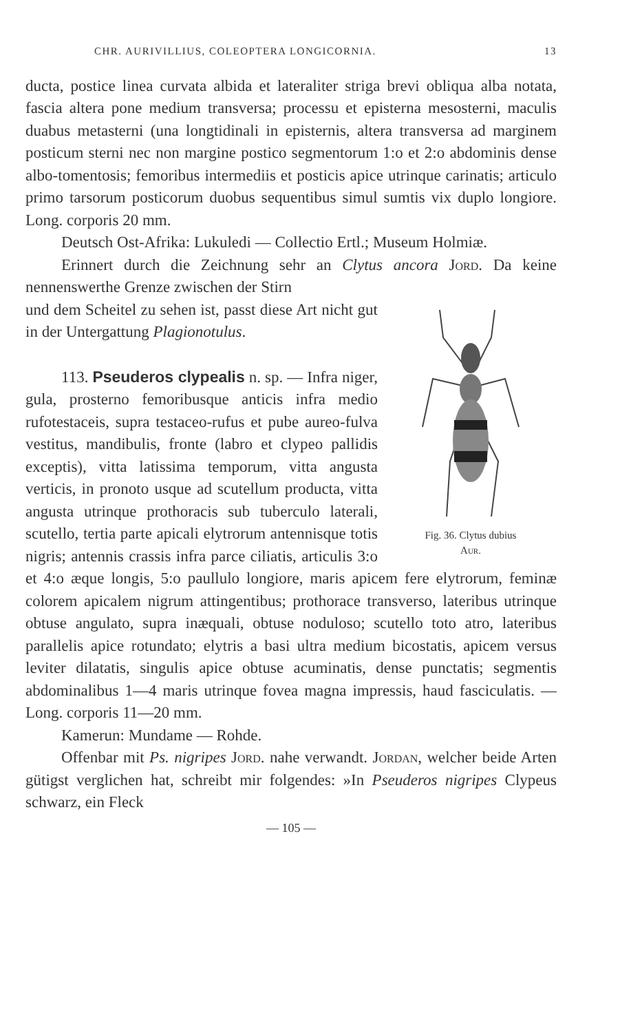CHR. AURIVILLIUS, COLEOPTERA LONGICORNIA. 13
ducta, postice linea curvata albida et lateraliter striga brevi obliqua alba notata, fascia altera pone medium transversa; processu et episterna mesosterni, maculis duabus metasterni (una longtidinali in episternis, altera transversa ad marginem posticum sterni nec non margine postico segmentorum 1:o et 2:o abdominis dense albo-tomentosis; femoribus intermediis et posticis apice utrinque carinatis; articulo primo tarsorum posticorum duobus sequentibus simul sumtis vix duplo longiore. Long. corporis 20 mm.
Deutsch Ost-Afrika: Lukuledi — Collectio Ertl.; Museum Holmiæ.
Erinnert durch die Zeichnung sehr an Clytus ancora Jord. Da keine nennenswerthe Grenze zwischen der Stirn
Fig. 36. Clytus dubius
Aur.
und dem Scheitel zu sehen ist, passt diese Art nicht gut in der Untergattung Plagionotulus.
113. Pseuderos clypealis n. sp. — Infra niger, gula, prosterno femoribusque anticis infra medio rufotestaceis, supra testaceo-rufus et pube aureo-fulva vestitus, mandibulis, fronte (labro et clypeo pallidis exceptis), vitta latissima temporum, vitta angusta verticis, in pronoto usque ad scutellum producta, vitta angusta utrinque prothoracis sub tuberculo laterali, scutello, tertia parte apicali elytrorum antennisque totis nigris; antennis crassis infra parce ciliatis, articulis 3:o et 4:o æque longis, 5:o paullulo longiore, maris apicem fere elytrorum, feminæ colorem apicalem nigrum attingentibus; prothorace transverso, lateribus utrinque obtuse angulato, supra inæquali, obtuse noduloso; scutello toto atro, lateribus parallelis apice rotundato; elytris a basi ultra medium bicostatis, apicem versus leviter dilatatis, singulis apice obtuse acuminatis, dense punctatis; segmentis abdominalibus 1—4 maris utrinque fovea magna impressis, haud fasciculatis. — Long. corporis 11—20 mm.
Kamerun: Mundame — Rohde.
Offenbar mit Ps. nigripes Jord. nahe verwandt. Jordan, welcher beide Arten gütigst verglichen hat, schreibt mir folgendes: »In Pseuderos nigripes Clypeus schwarz, ein Fleck
— 105 —